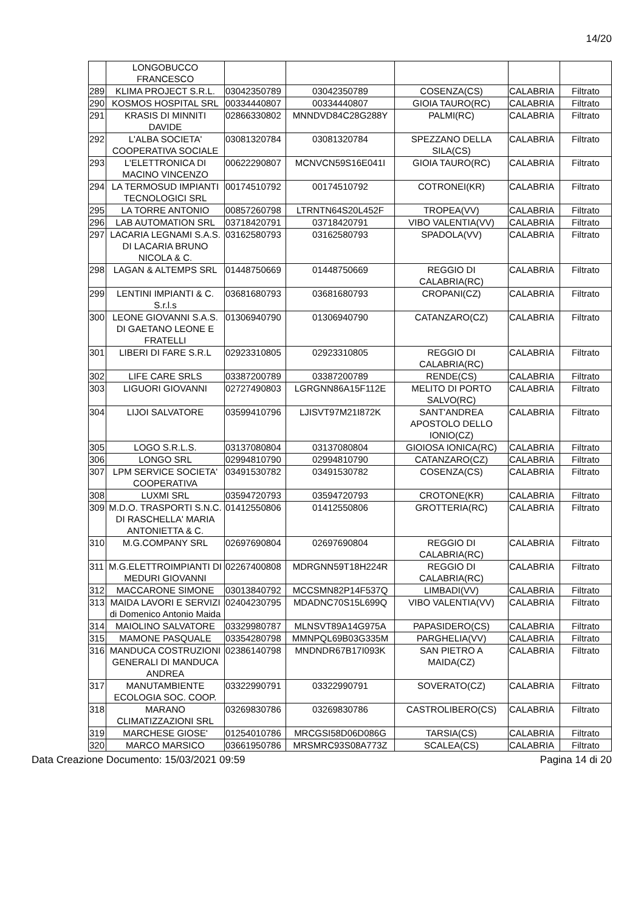14/20
| | LONGOBUCCO FRANCESCO | | | | | |
| 289 | KLIMA PROJECT S.R.L. | 03042350789 | 03042350789 | COSENZA(CS) | CALABRIA | Filtrato |
| 290 | KOSMOS HOSPITAL SRL | 00334440807 | 00334440807 | GIOIA TAURO(RC) | CALABRIA | Filtrato |
| 291 | KRASIS DI MINNITI DAVIDE | 02866330802 | MNNDVD84C28G288Y | PALMI(RC) | CALABRIA | Filtrato |
| 292 | L'ALBA SOCIETA' COOPERATIVA SOCIALE | 03081320784 | 03081320784 | SPEZZANO DELLA SILA(CS) | CALABRIA | Filtrato |
| 293 | L'ELETTRONICA DI MACINO VINCENZO | 00622290807 | MCNVCN59S16E041I | GIOIA TAURO(RC) | CALABRIA | Filtrato |
| 294 | LA TERMOSUD IMPIANTI TECNOLOGICI SRL | 00174510792 | 00174510792 | COTRONEI(KR) | CALABRIA | Filtrato |
| 295 | LA TORRE ANTONIO | 00857260798 | LTRNTN64S20L452F | TROPEA(VV) | CALABRIA | Filtrato |
| 296 | LAB AUTOMATION SRL | 03718420791 | 03718420791 | VIBO VALENTIA(VV) | CALABRIA | Filtrato |
| 297 | LACARIA LEGNAMI S.A.S. DI LACARIA BRUNO NICOLA & C. | 03162580793 | 03162580793 | SPADOLA(VV) | CALABRIA | Filtrato |
| 298 | LAGAN & ALTEMPS SRL | 01448750669 | 01448750669 | REGGIO DI CALABRIA(RC) | CALABRIA | Filtrato |
| 299 | LENTINI IMPIANTI & C. S.r.l.s | 03681680793 | 03681680793 | CROPANI(CZ) | CALABRIA | Filtrato |
| 300 | LEONE GIOVANNI S.A.S. DI GAETANO LEONE E FRATELLI | 01306940790 | 01306940790 | CATANZARO(CZ) | CALABRIA | Filtrato |
| 301 | LIBERI DI FARE S.R.L | 02923310805 | 02923310805 | REGGIO DI CALABRIA(RC) | CALABRIA | Filtrato |
| 302 | LIFE CARE SRLS | 03387200789 | 03387200789 | RENDE(CS) | CALABRIA | Filtrato |
| 303 | LIGUORI GIOVANNI | 02727490803 | LGRGNN86A15F112E | MELITO DI PORTO SALVO(RC) | CALABRIA | Filtrato |
| 304 | LIJOI SALVATORE | 03599410796 | LJISVT97M21I872K | SANT'ANDREA APOSTOLO DELLO IONIO(CZ) | CALABRIA | Filtrato |
| 305 | LOGO S.R.L.S. | 03137080804 | 03137080804 | GIOIOSA IONICA(RC) | CALABRIA | Filtrato |
| 306 | LONGO SRL | 02994810790 | 02994810790 | CATANZARO(CZ) | CALABRIA | Filtrato |
| 307 | LPM SERVICE SOCIETA' COOPERATIVA | 03491530782 | 03491530782 | COSENZA(CS) | CALABRIA | Filtrato |
| 308 | LUXMI SRL | 03594720793 | 03594720793 | CROTONE(KR) | CALABRIA | Filtrato |
| 309 | M.D.O. TRASPORTI S.N.C. DI RASCHELLA' MARIA ANTONIETTA & C. | 01412550806 | 01412550806 | GROTTERIA(RC) | CALABRIA | Filtrato |
| 310 | M.G.COMPANY SRL | 02697690804 | 02697690804 | REGGIO DI CALABRIA(RC) | CALABRIA | Filtrato |
| 311 | M.G.ELETTROIMPIANTI DI MEDURI GIOVANNI | 02267400808 | MDRGNN59T18H224R | REGGIO DI CALABRIA(RC) | CALABRIA | Filtrato |
| 312 | MACCARONE SIMONE | 03013840792 | MCCSMN82P14F537Q | LIMBADI(VV) | CALABRIA | Filtrato |
| 313 | MAIDA LAVORI E SERVIZI di Domenico Antonio Maida | 02404230795 | MDADNC70S15L699Q | VIBO VALENTIA(VV) | CALABRIA | Filtrato |
| 314 | MAIOLINO SALVATORE | 03329980787 | MLNSVT89A14G975A | PAPASIDERO(CS) | CALABRIA | Filtrato |
| 315 | MAMONE PASQUALE | 03354280798 | MMNPQL69B03G335M | PARGHELIA(VV) | CALABRIA | Filtrato |
| 316 | MANDUCA COSTRUZIONI GENERALI DI MANDUCA ANDREA | 02386140798 | MNDNDR67B17I093K | SAN PIETRO A MAIDA(CZ) | CALABRIA | Filtrato |
| 317 | MANUTAMBIENTE ECOLOGIA SOC. COOP. | 03322990791 | 03322990791 | SOVERATO(CZ) | CALABRIA | Filtrato |
| 318 | MARANO CLIMATIZZAZIONI SRL | 03269830786 | 03269830786 | CASTROLIBERO(CS) | CALABRIA | Filtrato |
| 319 | MARCHESE GIOSE' | 01254010786 | MRCGSI58D06D086G | TARSIA(CS) | CALABRIA | Filtrato |
| 320 | MARCO MARSICO | 03661950786 | MRSMRC93S08A773Z | SCALEA(CS) | CALABRIA | Filtrato |
Data Creazione Documento: 15/03/2021 09:59 Pagina 14 di 20